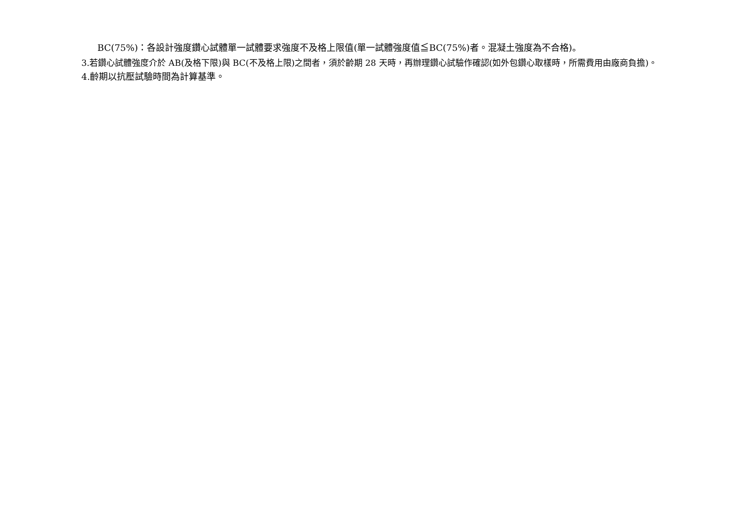BC(75%)：各設計強度鑽心試體單一試體要求強度不及格上限值(單一試體強度值≦BC(75%)者。混凝土強度為不合格)。
3.若鑽心試體強度介於 AB(及格下限)與 BC(不及格上限)之間者，須於齡期 28 天時，再辦理鑽心試驗作確認(如外包鑽心取樣時，所需費用由廠商負擔)。
4.齡期以抗壓試驗時間為計算基準。